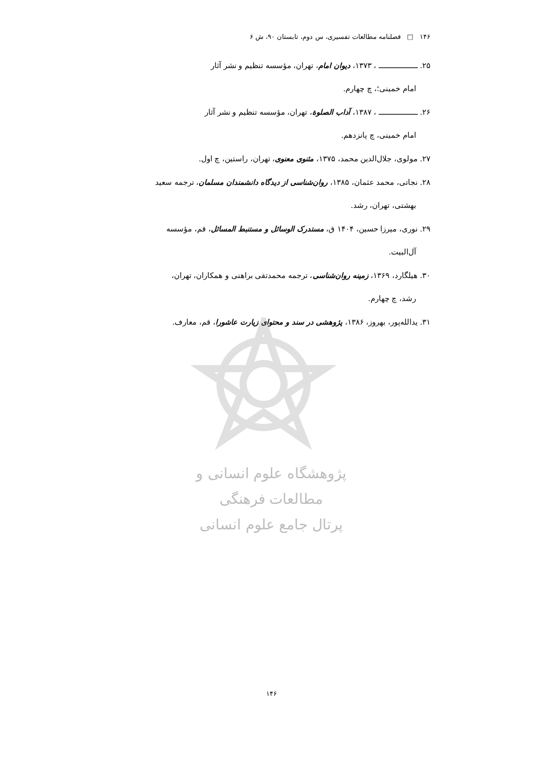۱۴۶ □ فصلنامه مطالعات تفسیری، س دوم، تابستان ۹۰، ش ۶
۲۵. ـــــــــــــــــــ ، ۱۳۷۳، دیوان امام، تهران، مؤسسه تنظیم و نشر آثار
امام خمینی؛، چ چهارم.
۲۶. ـــــــــــــــــــ ، ۱۳۸۷، آداب الصلوة، تهران، مؤسسه تنظیم و نشر آثار
امام خمینی، چ پانزدهم.
۲۷. مولوی، جلال‌الدین محمد، ۱۳۷۵، مثنوی معنوی، تهران، راستین، چ اول.
۲۸. نجاتی، محمد عثمان، ۱۳۸۵، روان‌شناسی از دیدگاه دانشمندان مسلمان، ترجمه سعید
بهشتی، تهران، رشد.
۲۹. نوری، میرزا حسین، ۱۴۰۴ ق، مستدرک الوسائل و مستنبط المسائل، قم، مؤسسه
آل‌البیت.
۳۰. هیلگارد، ۱۳۶۹، زمینه روان‌شناسی، ترجمه محمدتقی براهنی و همکاران، تهران،
رشد، چ چهارم.
۳۱. یدالله‌پور، بهروز، ۱۳۸۶، پژوهشی در سند و محتوای زیارت عاشورا، قم، معارف.
پژوهشگاه علوم انسانی و مطالعات فرهنگی
پرتال جامع علوم انسانی
۱۴۶